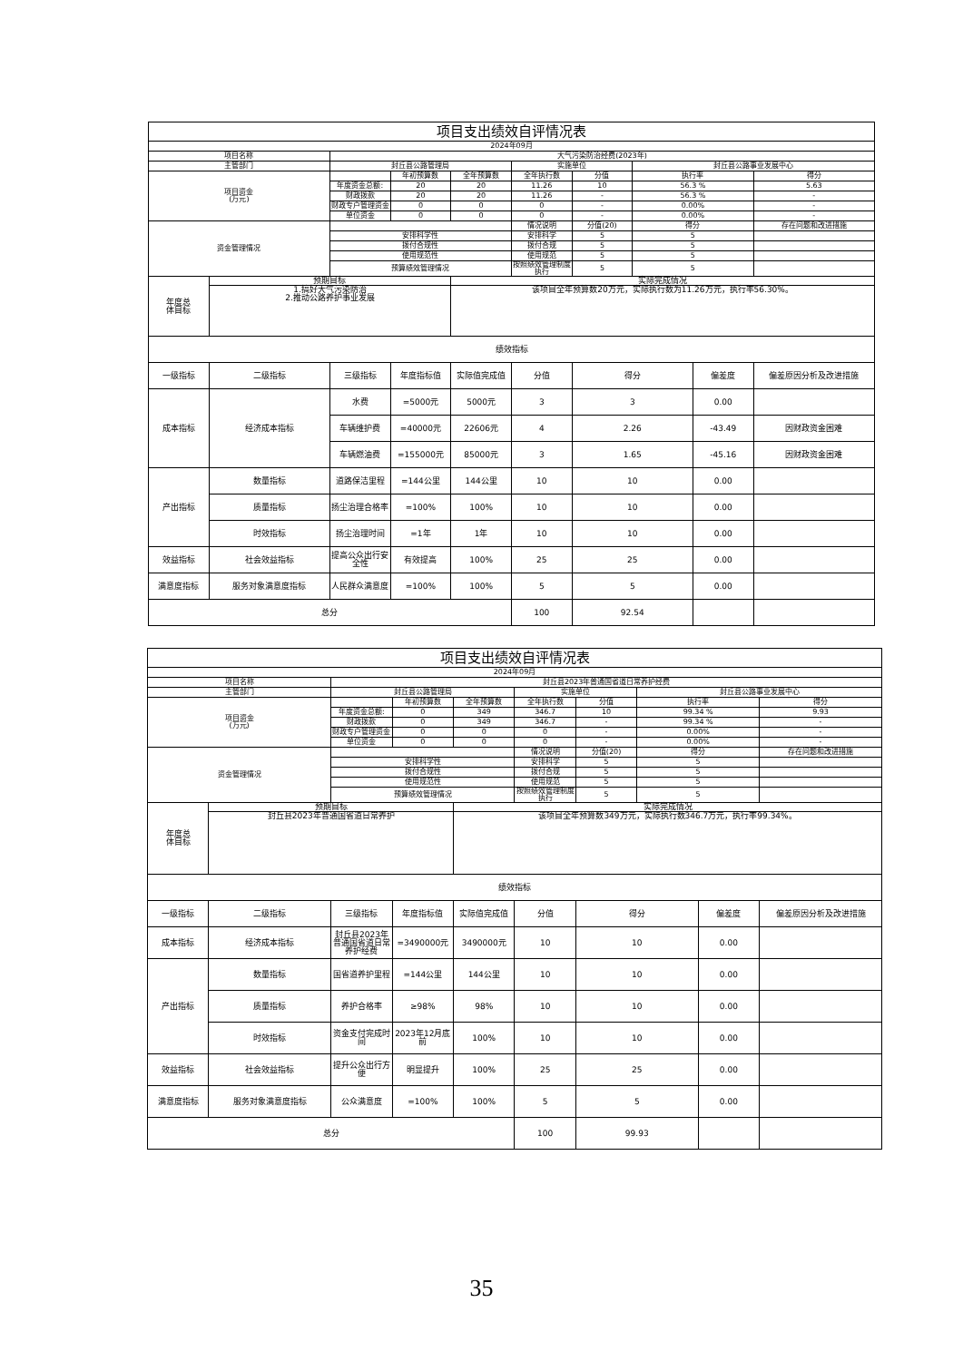| 项目支出绩效自评情况表 | | | | | | | | | |
| 2024年09月 | | | | | | | | | |
| 项目名称 | | 大气污染防治经费(2023年) | | | | | | | |
| 主管部门 | | 封丘县公路管理局 | | | 实施单位 | | 封丘县公路事业发展中心 | | |
| 项目资金 (万元) | | | 年初预算数 | 全年预算数 | 全年执行数 | 分值 | 执行率 | | 得分 |
| | | 年度资金总额: | 20 | 20 | 11.26 | 10 | 56.3 % | | 5.63 |
| | | 财政拨款 | 20 | 20 | 11.26 | - | 56.3 % | | - |
| | | 财政专户管理资金 | 0 | 0 | 0 | - | 0.00% | | - |
| | | 单位资金 | 0 | 0 | 0 | - | 0.00% | | - |
| 资金管理情况 | | | | | 情况说明 | 分值(20) | 得分 | | 存在问题和改进措施 |
| | | 安排科学性 | | | 安排科学 | 5 | 5 | | |
| | | 拨付合规性 | | | 拨付合规 | 5 | 5 | | |
| | | 使用规范性 | | | 使用规范 | 5 | 5 | | |
| | | 预算绩效管理情况 | | | 按照绩效管理制度执行 | 5 | 5 | | |
| 年度总 体目标 | 预期目标 | | | 实际完成情况 | | | | | |
| | 1.搞好大气污染防治 2.推动公路养护事业发展 | | | 该项目全年预算数20万元，实际执行数为11.26万元，执行率56.30%。 | | | | | |
| 绩效指标 | | | | | | | | | |
| 一级指标 | 二级指标 | 三级指标 | 年度指标值 | 实际值完成值 | 分值 | 得分 | | 偏差度 | 偏差原因分析及改进措施 |
| 成本指标 | 经济成本指标 | 水费 | =5000元 | 5000元 | 3 | 3 | | 0.00 | |
| | | 车辆维护费 | =40000元 | 22606元 | 4 | 2.26 | | -43.49 | 因财政资金困难 |
| | | 车辆燃油费 | =155000元 | 85000元 | 3 | 1.65 | | -45.16 | 因财政资金困难 |
| 产出指标 | 数量指标 | 道路保洁里程 | =144公里 | 144公里 | 10 | 10 | | 0.00 | |
| | 质量指标 | 扬尘治理合格率 | =100% | 100% | 10 | 10 | | 0.00 | |
| | 时效指标 | 扬尘治理时间 | =1年 | 1年 | 10 | 10 | | 0.00 | |
| 效益指标 | 社会效益指标 | 提高公众出行安全性 | 有效提高 | 100% | 25 | 25 | | 0.00 | |
| 满意度指标 | 服务对象满意度指标 | 人民群众满意度 | =100% | 100% | 5 | 5 | | 0.00 | |
| 总分 | | | | | 100 | 92.54 | | | |
| 项目支出绩效自评情况表 | | | | | | | | | |
| 2024年09月 | | | | | | | | | |
| 项目名称 | | 封丘县2023年普通国省道日常养护经费 | | | | | | | |
| 主管部门 | | 封丘县公路管理局 | | | 实施单位 | | 封丘县公路事业发展中心 | | |
| 项目资金 (万元) | | | 年初预算数 | 全年预算数 | 全年执行数 | 分值 | 执行率 | | 得分 |
| | | 年度资金总额: | 0 | 349 | 346.7 | 10 | 99.34 % | | 9.93 |
| | | 财政拨款 | 0 | 349 | 346.7 | - | 99.34 % | | - |
| | | 财政专户管理资金 | 0 | 0 | 0 | - | 0.00% | | - |
| | | 单位资金 | 0 | 0 | 0 | - | 0.00% | | - |
| 资金管理情况 | | | | | 情况说明 | 分值(20) | 得分 | | 存在问题和改进措施 |
| | | 安排科学性 | | | 安排科学 | 5 | 5 | | |
| | | 拨付合规性 | | | 拨付合规 | 5 | 5 | | |
| | | 使用规范性 | | | 使用规范 | 5 | 5 | | |
| | | 预算绩效管理情况 | | | 按照绩效管理制度执行 | 5 | 5 | | |
| 年度总 体目标 | 预期目标 | | | 实际完成情况 | | | | | |
| | 封丘县2023年普通国省道日常养护 | | | 该项目全年预算数349万元，实际执行数346.7万元，执行率99.34%。 | | | | | |
| 绩效指标 | | | | | | | | | |
| 一级指标 | 二级指标 | 三级指标 | 年度指标值 | 实际值完成值 | 分值 | 得分 | | 偏差度 | 偏差原因分析及改进措施 |
| 成本指标 | 经济成本指标 | 封丘县2023年普通国省道日常养护经费 | =3490000元 | 3490000元 | 10 | 10 | | 0.00 | |
| 产出指标 | 数量指标 | 国省道养护里程 | =144公里 | 144公里 | 10 | 10 | | 0.00 | |
| | 质量指标 | 养护合格率 | ≥98% | 98% | 10 | 10 | | 0.00 | |
| | 时效指标 | 资金支付完成时间 | 2023年12月底前 | 100% | 10 | 10 | | 0.00 | |
| 效益指标 | 社会效益指标 | 提升公众出行方便 | 明显提升 | 100% | 25 | 25 | | 0.00 | |
| 满意度指标 | 服务对象满意度指标 | 公众满意度 | =100% | 100% | 5 | 5 | | 0.00 | |
| 总分 | | | | | 100 | 99.93 | | | |
35